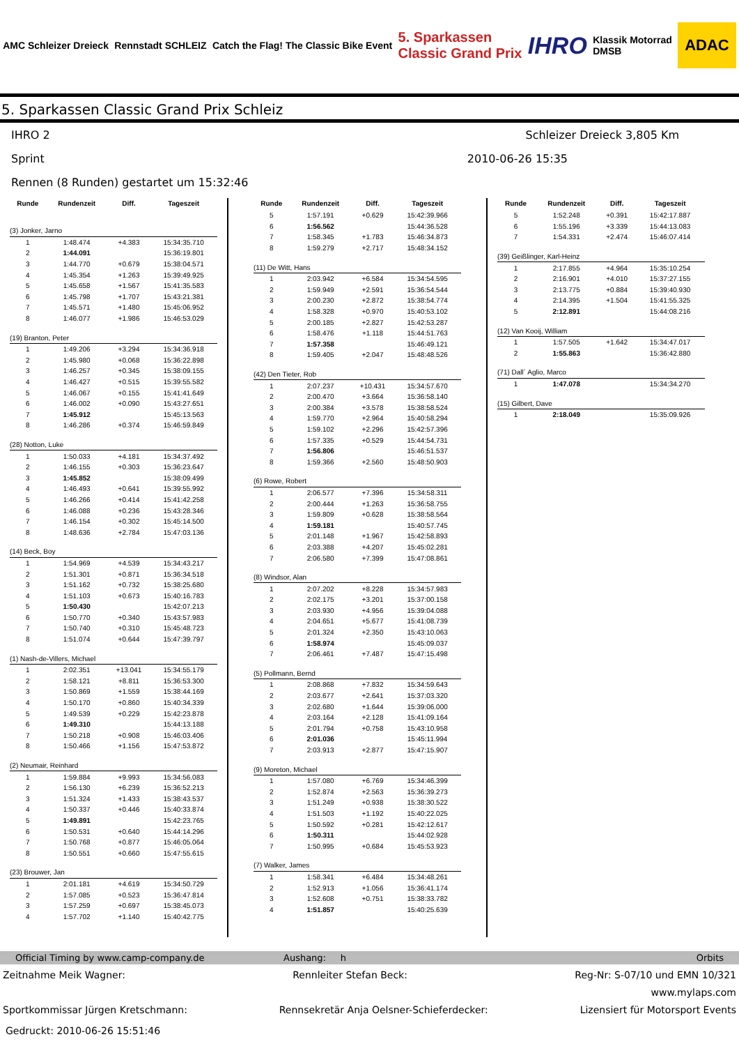AMC Schleizer Dreieck Rennstadt SCHLEIZ Catch the Flag! The Classic Bike Event 5. Sparkassen
Classic Grand Prix IHRO Klassik Motorrad
DMSB ADAC
5. Sparkassen Classic Grand Prix Schleiz
IHRO 2 Schleizer Dreieck 3,805 Km
Sprint 2010-06-26 15:35
Rennen (8 Runden) gestartet um 15:32:46
| Runde | Rundenzeit | Diff. | Tageszeit |
| --- | --- | --- | --- |
| (3) Jonker, Jarno | | | |
| 1 | 1:48.474 | +4.383 | 15:34:35.710 |
| 2 | 1:44.091 | | 15:36:19.801 |
| 3 | 1:44.770 | +0.679 | 15:38:04.571 |
| 4 | 1:45.354 | +1.263 | 15:39:49.925 |
| 5 | 1:45.658 | +1.567 | 15:41:35.583 |
| 6 | 1:45.798 | +1.707 | 15:43:21.381 |
| 7 | 1:45.571 | +1.480 | 15:45:06.952 |
| 8 | 1:46.077 | +1.986 | 15:46:53.029 |
| (19) Branton, Peter | | | |
| 1 | 1:49.206 | +3.294 | 15:34:36.918 |
| 2 | 1:45.980 | +0.068 | 15:36:22.898 |
| 3 | 1:46.257 | +0.345 | 15:38:09.155 |
| 4 | 1:46.427 | +0.515 | 15:39:55.582 |
| 5 | 1:46.067 | +0.155 | 15:41:41.649 |
| 6 | 1:46.002 | +0.090 | 15:43:27.651 |
| 7 | 1:45.912 | | 15:45:13.563 |
| 8 | 1:46.286 | +0.374 | 15:46:59.849 |
| (28) Notton, Luke | | | |
| 1 | 1:50.033 | +4.181 | 15:34:37.492 |
| 2 | 1:46.155 | +0.303 | 15:36:23.647 |
| 3 | 1:45.852 | | 15:38:09.499 |
| 4 | 1:46.493 | +0.641 | 15:39:55.992 |
| 5 | 1:46.266 | +0.414 | 15:41:42.258 |
| 6 | 1:46.088 | +0.236 | 15:43:28.346 |
| 7 | 1:46.154 | +0.302 | 15:45:14.500 |
| 8 | 1:48.636 | +2.784 | 15:47:03.136 |
| (14) Beck, Boy | | | |
| 1 | 1:54.969 | +4.539 | 15:34:43.217 |
| 2 | 1:51.301 | +0.871 | 15:36:34.518 |
| 3 | 1:51.162 | +0.732 | 15:38:25.680 |
| 4 | 1:51.103 | +0.673 | 15:40:16.783 |
| 5 | 1:50.430 | | 15:42:07.213 |
| 6 | 1:50.770 | +0.340 | 15:43:57.983 |
| 7 | 1:50.740 | +0.310 | 15:45:48.723 |
| 8 | 1:51.074 | +0.644 | 15:47:39.797 |
| (1) Nash-de-Villers, Michael | | | |
| 1 | 2:02.351 | +13.041 | 15:34:55.179 |
| 2 | 1:58.121 | +8.811 | 15:36:53.300 |
| 3 | 1:50.869 | +1.559 | 15:38:44.169 |
| 4 | 1:50.170 | +0.860 | 15:40:34.339 |
| 5 | 1:49.539 | +0.229 | 15:42:23.878 |
| 6 | 1:49.310 | | 15:44:13.188 |
| 7 | 1:50.218 | +0.908 | 15:46:03.406 |
| 8 | 1:50.466 | +1.156 | 15:47:53.872 |
| (2) Neumair, Reinhard | | | |
| 1 | 1:59.884 | +9.993 | 15:34:56.083 |
| 2 | 1:56.130 | +6.239 | 15:36:52.213 |
| 3 | 1:51.324 | +1.433 | 15:38:43.537 |
| 4 | 1:50.337 | +0.446 | 15:40:33.874 |
| 5 | 1:49.891 | | 15:42:23.765 |
| 6 | 1:50.531 | +0.640 | 15:44:14.296 |
| 7 | 1:50.768 | +0.877 | 15:46:05.064 |
| 8 | 1:50.551 | +0.660 | 15:47:55.615 |
| (23) Brouwer, Jan | | | |
| 1 | 2:01.181 | +4.619 | 15:34:50.729 |
| 2 | 1:57.085 | +0.523 | 15:36:47.814 |
| 3 | 1:57.259 | +0.697 | 15:38:45.073 |
| 4 | 1:57.702 | +1.140 | 15:40:42.775 |
| Runde | Rundenzeit | Diff. | Tageszeit |
| --- | --- | --- | --- |
| 5 | 1:57.191 | +0.629 | 15:42:39.966 |
| 6 | 1:56.562 | | 15:44:36.528 |
| 7 | 1:58.345 | +1.783 | 15:46:34.873 |
| 8 | 1:59.279 | +2.717 | 15:48:34.152 |
| (11) De Witt, Hans | | | |
| 1 | 2:03.942 | +6.584 | 15:34:54.595 |
| 2 | 1:59.949 | +2.591 | 15:36:54.544 |
| 3 | 2:00.230 | +2.872 | 15:38:54.774 |
| 4 | 1:58.328 | +0.970 | 15:40:53.102 |
| 5 | 2:00.185 | +2.827 | 15:42:53.287 |
| 6 | 1:58.476 | +1.118 | 15:44:51.763 |
| 7 | 1:57.358 | | 15:46:49.121 |
| 8 | 1:59.405 | +2.047 | 15:48:48.526 |
| (42) Den Tieter, Rob | | | |
| 1 | 2:07.237 | +10.431 | 15:34:57.670 |
| 2 | 2:00.470 | +3.664 | 15:36:58.140 |
| 3 | 2:00.384 | +3.578 | 15:38:58.524 |
| 4 | 1:59.770 | +2.964 | 15:40:58.294 |
| 5 | 1:59.102 | +2.296 | 15:42:57.396 |
| 6 | 1:57.335 | +0.529 | 15:44:54.731 |
| 7 | 1:56.806 | | 15:46:51.537 |
| 8 | 1:59.366 | +2.560 | 15:48:50.903 |
| (6) Rowe, Robert | | | |
| 1 | 2:06.577 | +7.396 | 15:34:58.311 |
| 2 | 2:00.444 | +1.263 | 15:36:58.755 |
| 3 | 1:59.809 | +0.628 | 15:38:58.564 |
| 4 | 1:59.181 | | 15:40:57.745 |
| 5 | 2:01.148 | +1.967 | 15:42:58.893 |
| 6 | 2:03.388 | +4.207 | 15:45:02.281 |
| 7 | 2:06.580 | +7.399 | 15:47:08.861 |
| (8) Windsor, Alan | | | |
| 1 | 2:07.202 | +8.228 | 15:34:57.983 |
| 2 | 2:02.175 | +3.201 | 15:37:00.158 |
| 3 | 2:03.930 | +4.956 | 15:39:04.088 |
| 4 | 2:04.651 | +5.677 | 15:41:08.739 |
| 5 | 2:01.324 | +2.350 | 15:43:10.063 |
| 6 | 1:58.974 | | 15:45:09.037 |
| 7 | 2:06.461 | +7.487 | 15:47:15.498 |
| (5) Pollmann, Bernd | | | |
| 1 | 2:08.868 | +7.832 | 15:34:59.643 |
| 2 | 2:03.677 | +2.641 | 15:37:03.320 |
| 3 | 2:02.680 | +1.644 | 15:39:06.000 |
| 4 | 2:03.164 | +2.128 | 15:41:09.164 |
| 5 | 2:01.794 | +0.758 | 15:43:10.958 |
| 6 | 2:01.036 | | 15:45:11.994 |
| 7 | 2:03.913 | +2.877 | 15:47:15.907 |
| (9) Moreton, Michael | | | |
| 1 | 1:57.080 | +6.769 | 15:34:46.399 |
| 2 | 1:52.874 | +2.563 | 15:36:39.273 |
| 3 | 1:51.249 | +0.938 | 15:38:30.522 |
| 4 | 1:51.503 | +1.192 | 15:40:22.025 |
| 5 | 1:50.592 | +0.281 | 15:42:12.617 |
| 6 | 1:50.311 | | 15:44:02.928 |
| 7 | 1:50.995 | +0.684 | 15:45:53.923 |
| (7) Walker, James | | | |
| 1 | 1:58.341 | +6.484 | 15:34:48.261 |
| 2 | 1:52.913 | +1.056 | 15:36:41.174 |
| 3 | 1:52.608 | +0.751 | 15:38:33.782 |
| 4 | 1:51.857 | | 15:40:25.639 |
| Runde | Rundenzeit | Diff. | Tageszeit |
| --- | --- | --- | --- |
| 5 | 1:52.248 | +0.391 | 15:42:17.887 |
| 6 | 1:55.196 | +3.339 | 15:44:13.083 |
| 7 | 1:54.331 | +2.474 | 15:46:07.414 |
| (39) Geißlinger, Karl-Heinz | | | |
| 1 | 2:17.855 | +4.964 | 15:35:10.254 |
| 2 | 2:16.901 | +4.010 | 15:37:27.155 |
| 3 | 2:13.775 | +0.884 | 15:39:40.930 |
| 4 | 2:14.395 | +1.504 | 15:41:55.325 |
| 5 | 2:12.891 | | 15:44:08.216 |
| (12) Van Kooij, William | | | |
| 1 | 1:57.505 | +1.642 | 15:34:47.017 |
| 2 | 1:55.863 | | 15:36:42.880 |
| (71) Dall´ Aglio, Marco | | | |
| 1 | 1:47.078 | | 15:34:34.270 |
| (15) Gilbert, Dave | | | |
| 1 | 2:18.049 | | 15:35:09.926 |
Official Timing by www.camp-company.de Aushang: h Orbits
Zeitnahme Meik Wagner: Rennleiter Stefan Beck: Reg-Nr: S-07/10 und EMN 10/321
www.mylaps.com
Sportkommissar Jürgen Kretschmann: Rennsekretär Anja Oelsner-Schieferdecker: Lizensiert für Motorsport Events
Gedruckt: 2010-06-26 15:51:46